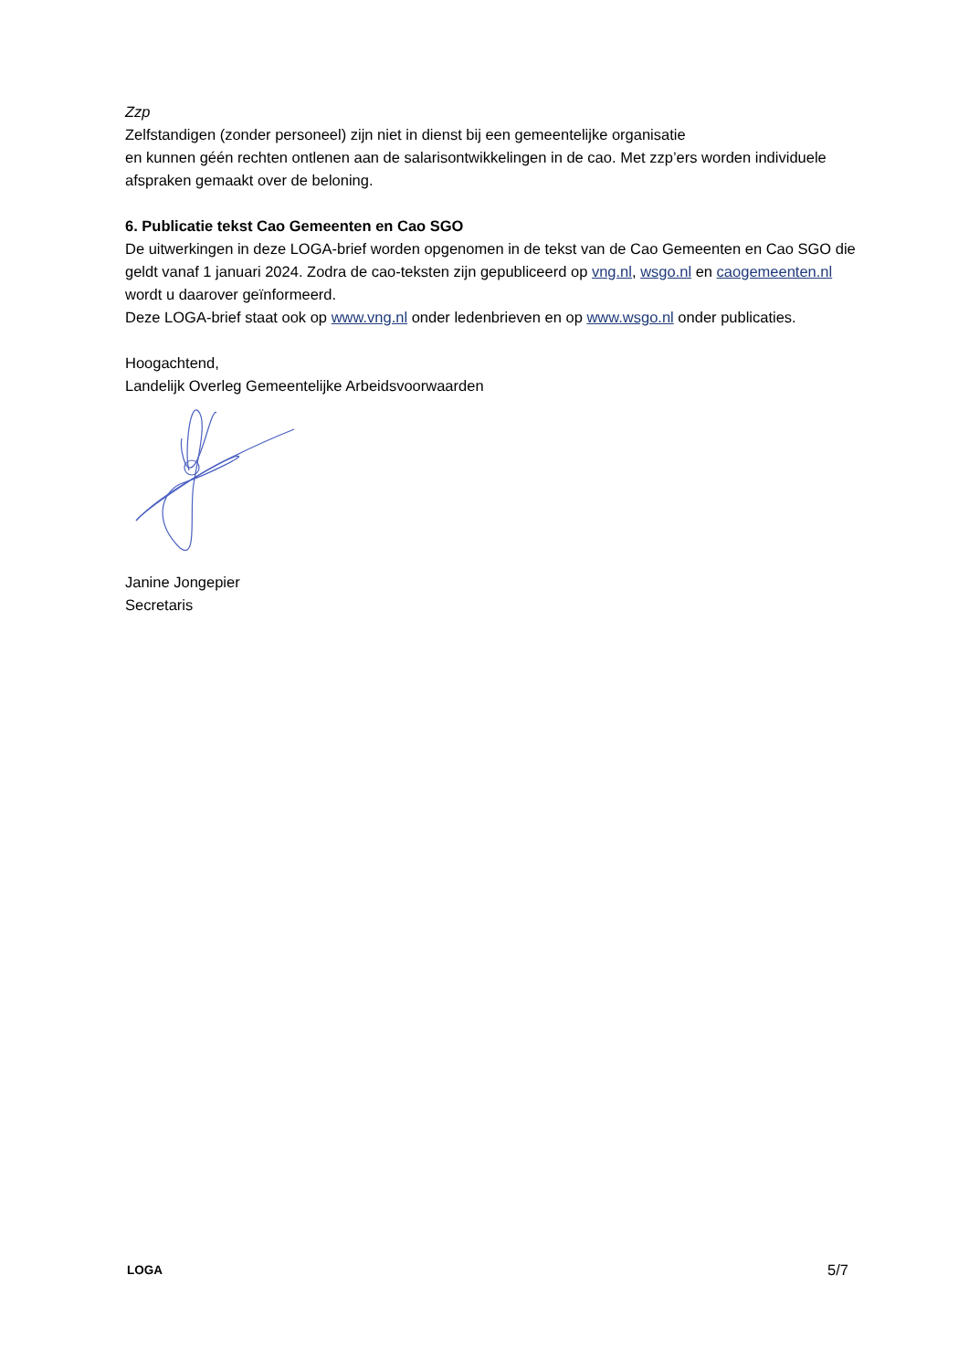Zzp
Zelfstandigen (zonder personeel) zijn niet in dienst bij een gemeentelijke organisatie
en kunnen géén rechten ontlenen aan de salarisontwikkelingen in de cao. Met zzp’ers worden individuele afspraken gemaakt over de beloning.
6. Publicatie tekst Cao Gemeenten en Cao SGO
De uitwerkingen in deze LOGA-brief worden opgenomen in de tekst van de Cao Gemeenten en Cao SGO die geldt vanaf 1 januari 2024. Zodra de cao-teksten zijn gepubliceerd op vng.nl, wsgo.nl en caogemeenten.nl wordt u daarover geïnformeerd.
Deze LOGA-brief staat ook op www.vng.nl onder ledenbrieven en op www.wsgo.nl onder publicaties.
Hoogachtend,
Landelijk Overleg Gemeentelijke Arbeidsvoorwaarden
Janine Jongepier
Secretaris
LOGA 5/7